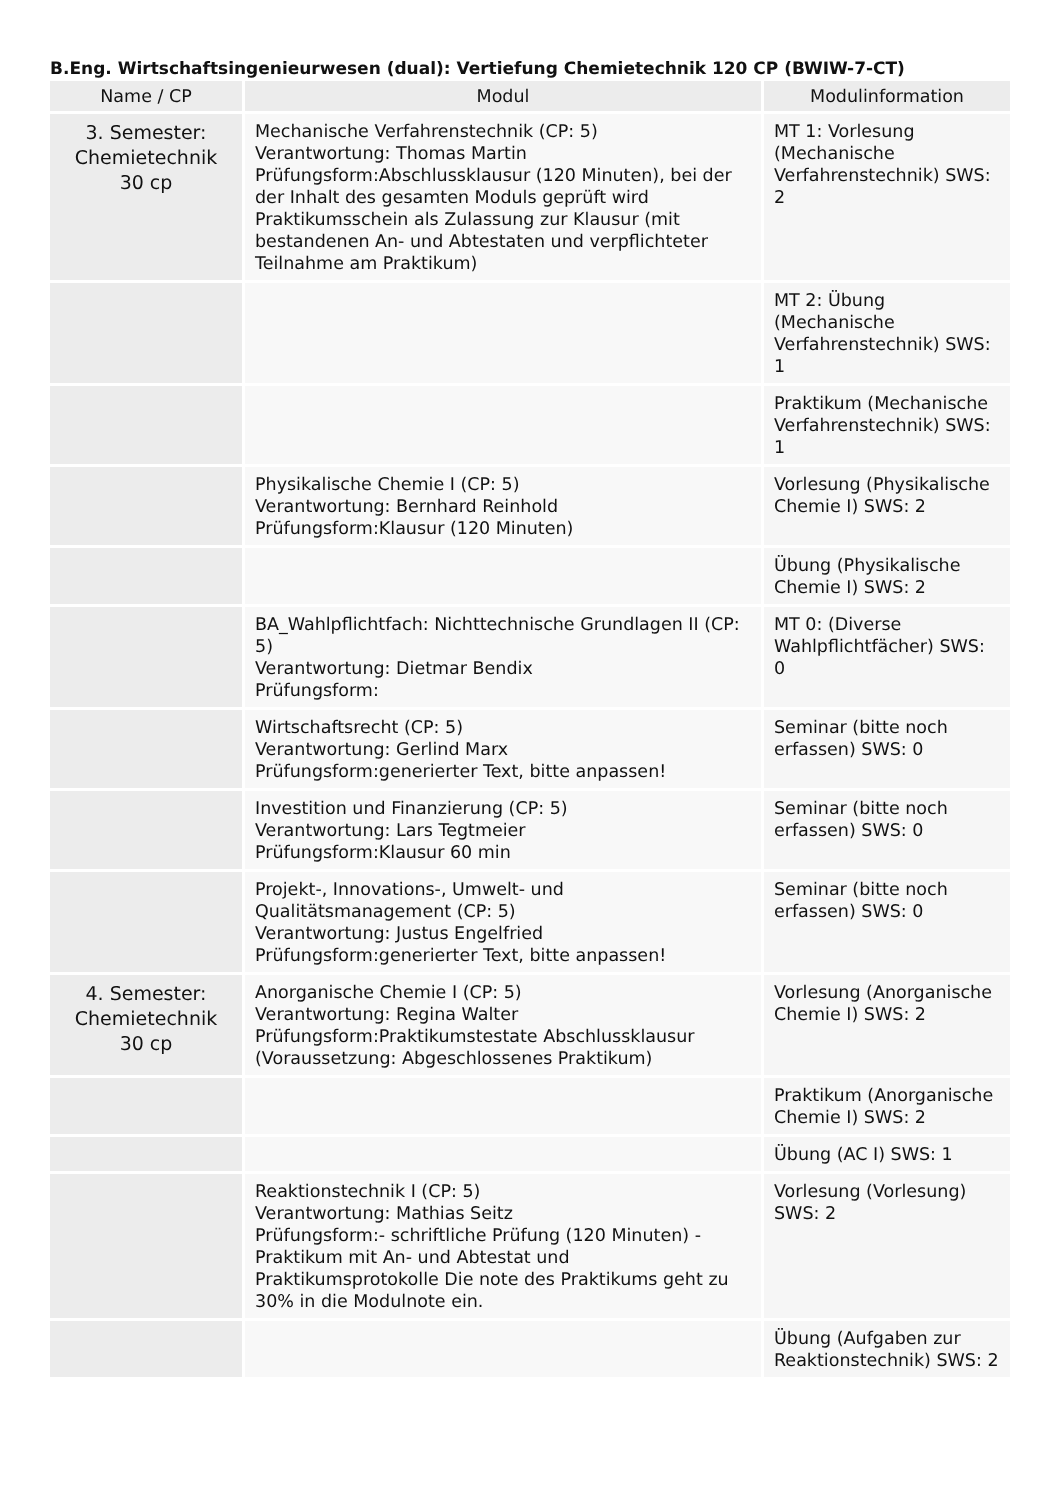B.Eng. Wirtschaftsingenieurwesen (dual): Vertiefung Chemietechnik 120 CP (BWIW-7-CT)
| Name / CP | Modul | Modulinformation |
| --- | --- | --- |
| 3. Semester: Chemietechnik 30 cp | Mechanische Verfahrenstechnik (CP: 5) Verantwortung: Thomas Martin Prüfungsform:Abschlussklausur (120 Minuten), bei der der Inhalt des gesamten Moduls geprüft wird Praktikumsschein als Zulassung zur Klausur (mit bestandenen An- und Abtestaten und verpflichteter Teilnahme am Praktikum) | MT 1: Vorlesung (Mechanische Verfahrenstechnik) SWS: 2 |
| | | MT 2: Übung (Mechanische Verfahrenstechnik) SWS: 1 |
| | | Praktikum (Mechanische Verfahrenstechnik) SWS: 1 |
| | Physikalische Chemie I (CP: 5) Verantwortung: Bernhard Reinhold Prüfungsform:Klausur (120 Minuten) | Vorlesung (Physikalische Chemie I) SWS: 2 |
| | | Übung (Physikalische Chemie I) SWS: 2 |
| | BA_Wahlpflichtfach: Nichttechnische Grundlagen II (CP: 5) Verantwortung: Dietmar Bendix Prüfungsform: | MT 0: (Diverse Wahlpflichtfächer) SWS: 0 |
| | Wirtschaftsrecht (CP: 5) Verantwortung: Gerlind Marx Prüfungsform:generierter Text, bitte anpassen! | Seminar (bitte noch erfassen) SWS: 0 |
| | Investition und Finanzierung (CP: 5) Verantwortung: Lars Tegtmeier Prüfungsform:Klausur 60 min | Seminar (bitte noch erfassen) SWS: 0 |
| | Projekt-, Innovations-, Umwelt- und Qualitätsmanagement (CP: 5) Verantwortung: Justus Engelfried Prüfungsform:generierter Text, bitte anpassen! | Seminar (bitte noch erfassen) SWS: 0 |
| 4. Semester: Chemietechnik 30 cp | Anorganische Chemie I (CP: 5) Verantwortung: Regina Walter Prüfungsform:Praktikumstestate Abschlussklausur (Voraussetzung: Abgeschlossenes Praktikum) | Vorlesung (Anorganische Chemie I) SWS: 2 |
| | | Praktikum (Anorganische Chemie I) SWS: 2 |
| | | Übung (AC I) SWS: 1 |
| | Reaktionstechnik I (CP: 5) Verantwortung: Mathias Seitz Prüfungsform:- schriftliche Prüfung (120 Minuten) - Praktikum mit An- und Abtestat und Praktikumsprotokolle Die note des Praktikums geht zu 30% in die Modulnote ein. | Vorlesung (Vorlesung) SWS: 2 |
| | | Übung (Aufgaben zur Reaktionstechnik) SWS: 2 |